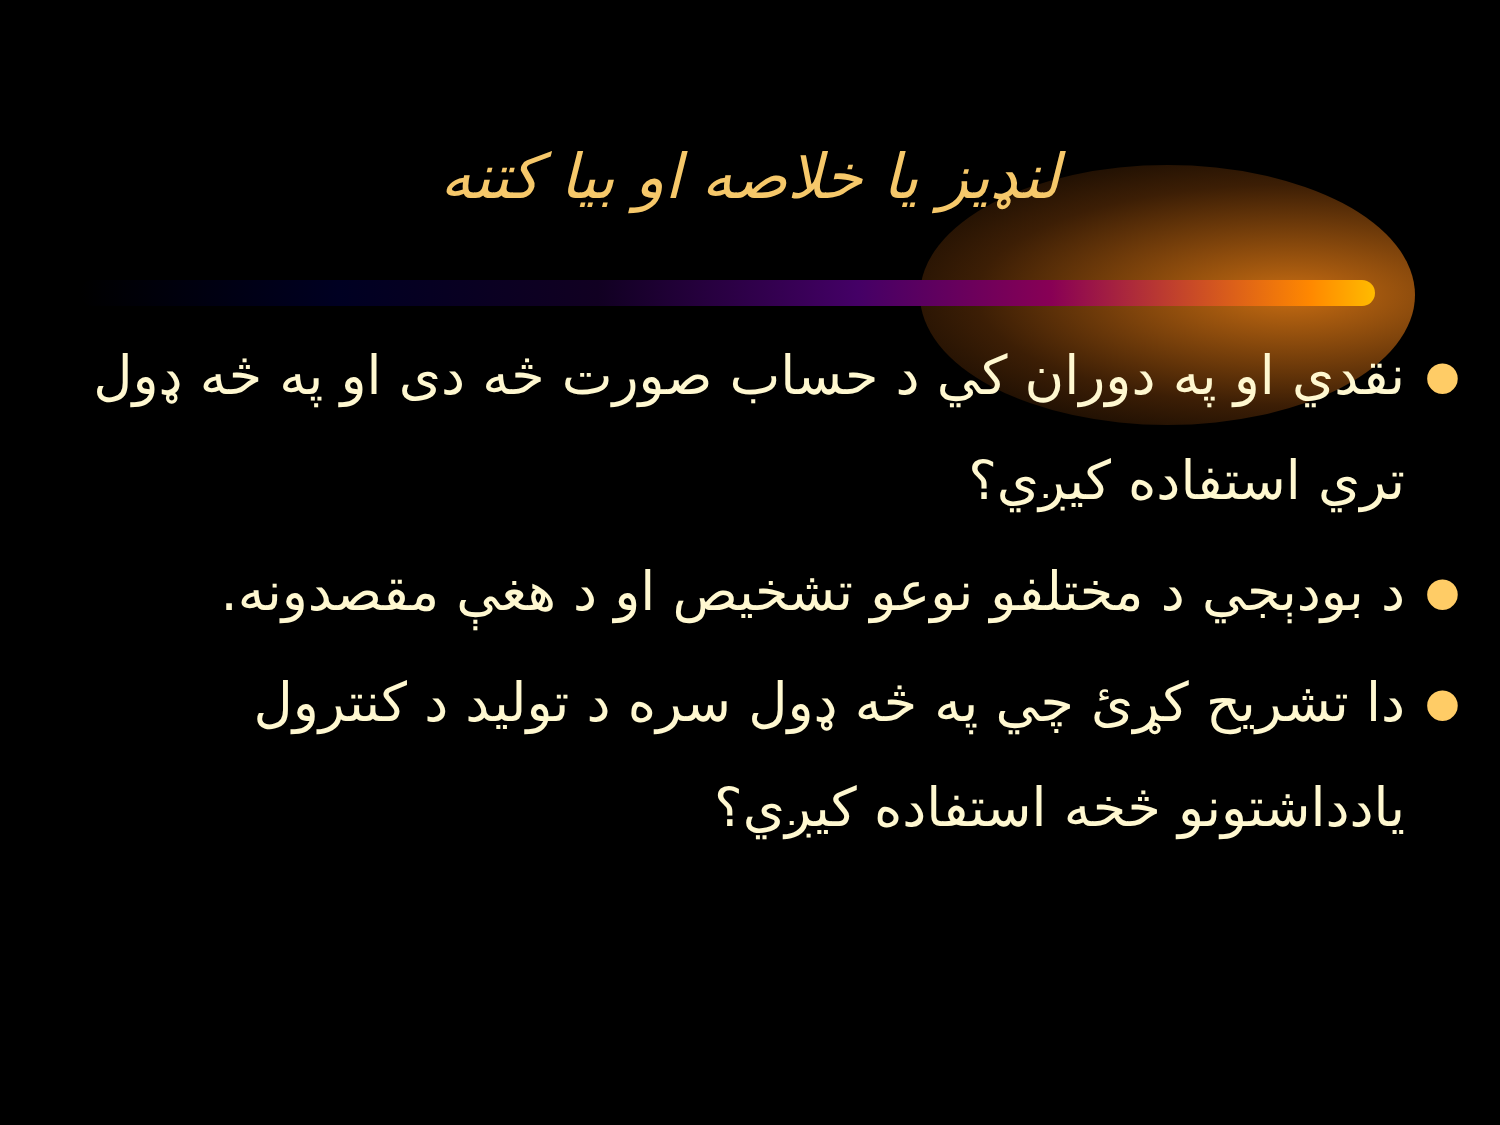لنډيز يا خلاصه او بيا كتنه
● نقدي او په دوران كي د حساب صورت څه دی او په څه ډول تري استفاده كيږي؟
● د بودېجي د مختلفو نوعو تشخيص او د هغې مقصدونه.
● دا تشريح كړئ چي په څه ډول سره د توليد د كنترول يادداشتونو څخه استفاده كيږي؟